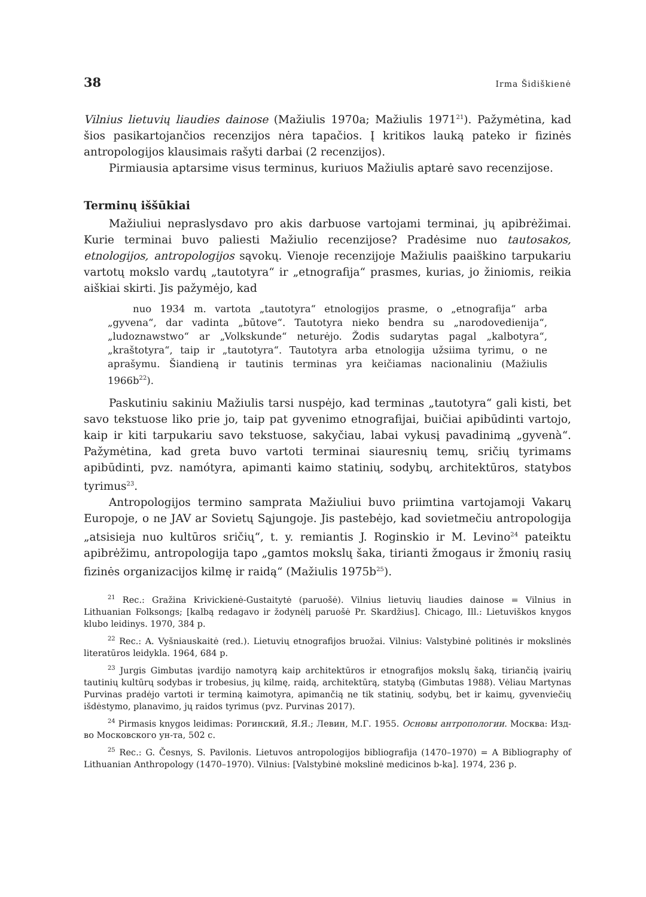38 Irma Šidiškienė
Vilnius lietuvių liaudies dainose (Mažiulis 1970a; Mažiulis 1971<sup>21</sup>). Pažymėtina, kad šios pasikartojančios recenzijos nėra tapačios. Į kritikos lauką pateko ir fizinės antropologijos klausimais rašyti darbai (2 recenzijos).
Pirmiausia aptarsime visus terminus, kuriuos Mažiulis aptarė savo recenzijose.
Terminų iššūkiai
Mažiuliui nepraslysdavo pro akis darbuose vartojami terminai, jų apibrėžimai. Kurie terminai buvo paliesti Mažiulio recenzijose? Pradėsime nuo tautosakos, etnologijos, antropologijos sąvokų. Vienoje recenzijoje Mažiulis paaiškino tarpukariu vartotų mokslo vardų „tautotyra“ ir „etnografija“ prasmes, kurias, jo žiniomis, reikia aiškiai skirti. Jis pažymėjo, kad
nuo 1934 m. vartota „tautotyra“ etnologijos prasme, o „etnografija“ arba „gyvena“, dar vadinta „būtove“. Tautotyra nieko bendra su „narodovedienija“, „ludoznawstwo“ ar „Volkskunde“ neturėjo. Žodis sudarytas pagal „kalbotyra“, „kraštotyra“, taip ir „tautotyra“. Tautotyra arba etnologija užsiima tyrimu, o ne aprašymu. Šiandieną ir tautinis terminas yra keičiamas nacionaliniu (Mažiulis 1966b<sup>22</sup>).
Paskutiniu sakiniu Mažiulis tarsi nuspėjo, kad terminas „tautotyra“ gali kisti, bet savo tekstuose liko prie jo, taip pat gyvenimo etnografijai, buičiai apibūdinti vartojo, kaip ir kiti tarpukariu savo tekstuose, sakyčiau, labai vykusį pavadinimą „gyvenà“. Pažymėtina, kad greta buvo vartoti terminai siauresnių temų, sričių tyrimams apibūdinti, pvz. namótyra, apimanti kaimo statinių, sodybų, architektūros, statybos tyrimus<sup>23</sup>.
Antropologijos termino samprata Mažiuliui buvo priimtina vartojamoji Vakarų Europoje, o ne JAV ar Sovietų Sąjungoje. Jis pastebėjo, kad sovietmečiu antropologija „atsisieja nuo kultūros sričių“, t. y. remiantis J. Roginskio ir M. Levino<sup>24</sup> pateiktu apibrėžimu, antropologija tapo „gamtos mokslų šaka, tirianti žmogaus ir žmonių rasių fizinės organizacijos kilmę ir raidą“ (Mažiulis 1975b<sup>25</sup>).
<sup>21</sup> Rec.: Gražina Krivickienė-Gustaitytė (paruošė). Vilnius lietuvių liaudies dainose = Vilnius in Lithuanian Folksongs; [kalbą redagavo ir žodynėlį paruošė Pr. Skardžius]. Chicago, Ill.: Lietuviškos knygos klubo leidinys. 1970, 384 p.
<sup>22</sup> Rec.: A. Vyšniauskaitė (red.). Lietuvių etnografijos bruožai. Vilnius: Valstybinė politinės ir mokslinės literatūros leidykla. 1964, 684 p.
<sup>23</sup> Jurgis Gimbutas įvardijo namotyrą kaip architektūros ir etnografijos mokslų šaką, tiriančią įvairių tautinių kultūrų sodybas ir trobesius, jų kilmę, raidą, architektūrą, statybą (Gimbutas 1988). Vėliau Martynas Purvinas pradėjo vartoti ir terminą kaimotyra, apimančią ne tik statinių, sodybų, bet ir kaimų, gyvenviečių išdėstymo, planavimo, jų raidos tyrimus (pvz. Purvinas 2017).
<sup>24</sup> Pirmasis knygos leidimas: Рогинский, Я.Я.; Левин, М.Г. 1955. Основы антропологии. Москва: Изд-во Московского ун-та, 502 с.
<sup>25</sup> Rec.: G. Česnys, S. Pavilonis. Lietuvos antropologijos bibliografija (1470–1970) = A Bibliography of Lithuanian Anthropology (1470–1970). Vilnius: [Valstybinė mokslinė medicinos b-ka]. 1974, 236 p.